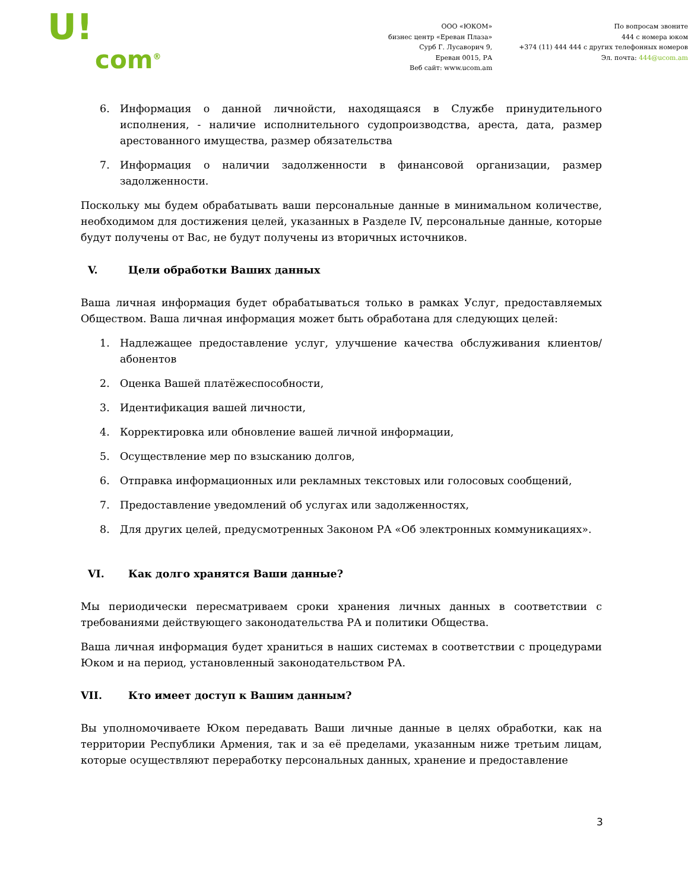U!
com<sup>®</sup>
ООО «ЮКОМ»
бизнес центр «Ереван Плаза»
Сурб Г. Лусаворич 9,
Ереван 0015, РА
Веб сайт: www.ucom.am
По вопросам звоните
444 с номера юком
+374 (11) 444 444 с других телефонных номеров
Эл. почта: 444@ucom.am
6. Информация о данной личнойсти, находящаяся в Службе принудительного исполнения, - наличие исполнительного судопроизводства, ареста, дата, размер арестованного имущества, размер обязательства
7. Информация о наличии задолженности в финансовой организации, размер задолженности.
Поскольку мы будем обрабатывать ваши персональные данные в минимальном количестве, необходимом для достижения целей, указанных в Разделе IV, персональные данные, которые будут получены от Вас, не будут получены из вторичных источников.
V. Цели обработки Ваших данных
Ваша личная информация будет обрабатываться только в рамках Услуг, предоставляемых Обществом. Ваша личная информация может быть обработана для следующих целей:
1. Надлежащее предоставление услуг, улучшение качества обслуживания клиентов/абонентов
2. Оценка Вашей платёжеспособности,
3. Идентификация вашей личности,
4. Корректировка или обновление вашей личной информации,
5. Осуществление мер по взысканию долгов,
6. Отправка информационных или рекламных текстовых или голосовых сообщений,
7. Предоставление уведомлений об услугах или задолженностях,
8. Для других целей, предусмотренных Законом РА «Об электронных коммуникациях».
VI. Как долго хранятся Ваши данные?
Мы периодически пересматриваем сроки хранения личных данных в соответствии с требованиями действующего законодательства РА и политики Общества.
Ваша личная информация будет храниться в наших системах в соответствии с процедурами Юком и на период, установленный законодательством РА.
VII. Кто имеет доступ к Вашим данным?
Вы уполномочиваете Юком передавать Ваши личные данные в целях обработки, как на территории Республики Армения, так и за её пределами, указанным ниже третьим лицам, которые осуществляют переработку персональных данных, хранение и предоставление
3